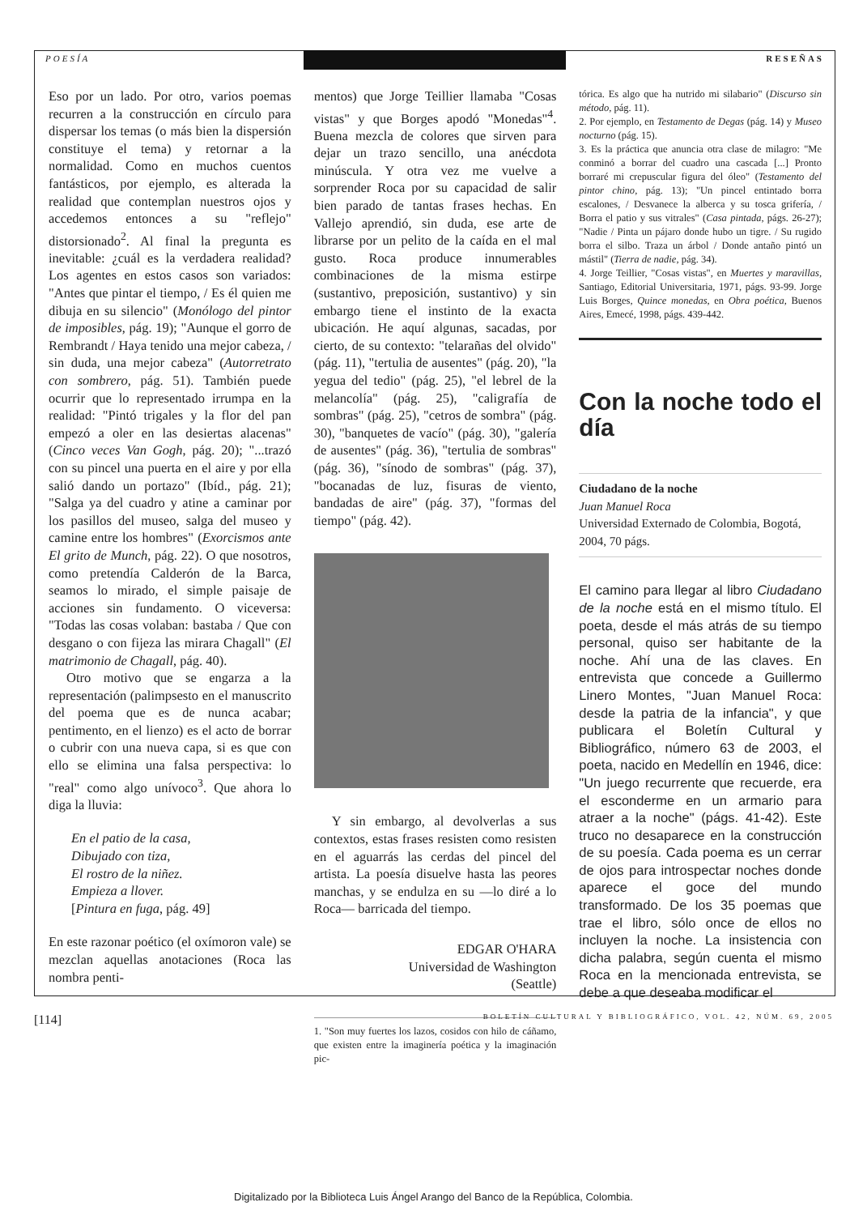POESÍA RESEÑAS
Eso por un lado. Por otro, varios poemas recurren a la construcción en círculo para dispersar los temas (o más bien la dispersión constituye el tema) y retornar a la normalidad. Como en muchos cuentos fantásticos, por ejemplo, es alterada la realidad que contemplan nuestros ojos y accedemos entonces a su "reflejo" distorsionado<sup>2</sup>. Al final la pregunta es inevitable: ¿cuál es la verdadera realidad? Los agentes en estos casos son variados: "Antes que pintar el tiempo, / Es él quien me dibuja en su silencio" (Monólogo del pintor de imposibles, pág. 19); "Aunque el gorro de Rembrandt / Haya tenido una mejor cabeza, / sin duda, una mejor cabeza" (Autorretrato con sombrero, pág. 51). También puede ocurrir que lo representado irrumpa en la realidad: "Pintó trigales y la flor del pan empezó a oler en las desiertas alacenas" (Cinco veces Van Gogh, pág. 20); "...trazó con su pincel una puerta en el aire y por ella salió dando un portazo" (Ibíd., pág. 21); "Salga ya del cuadro y atine a caminar por los pasillos del museo, salga del museo y camine entre los hombres" (Exorcismos ante El grito de Munch, pág. 22). O que nosotros, como pretendía Calderón de la Barca, seamos lo mirado, el simple paisaje de acciones sin fundamento. O viceversa: "Todas las cosas volaban: bastaba / Que con desgano o con fijeza las mirara Chagall" (El matrimonio de Chagall, pág. 40).
Otro motivo que se engarza a la representación (palimpsesto en el manuscrito del poema que es de nunca acabar; pentimento, en el lienzo) es el acto de borrar o cubrir con una nueva capa, si es que con ello se elimina una falsa perspectiva: lo "real" como algo unívoco<sup>3</sup>. Que ahora lo diga la lluvia:
En el patio de la casa,
Dibujado con tiza,
El rostro de la niñez.
Empieza a llover.
[Pintura en fuga, pág. 49]
En este razonar poético (el oxímoron vale) se mezclan aquellas anotaciones (Roca las nombra penti-
mentos) que Jorge Teillier llamaba "Cosas vistas" y que Borges apodó "Monedas"<sup>4</sup>. Buena mezcla de colores que sirven para dejar un trazo sencillo, una anécdota minúscula. Y otra vez me vuelve a sorprender Roca por su capacidad de salir bien parado de tantas frases hechas. En Vallejo aprendió, sin duda, ese arte de librarse por un pelito de la caída en el mal gusto. Roca produce innumerables combinaciones de la misma estirpe (sustantivo, preposición, sustantivo) y sin embargo tiene el instinto de la exacta ubicación. He aquí algunas, sacadas, por cierto, de su contexto: "telarañas del olvido" (pág. 11), "tertulia de ausentes" (pág. 20), "la yegua del tedio" (pág. 25), "el lebrel de la melancolía" (pág. 25), "caligrafía de sombras" (pág. 25), "cetros de sombra" (pág. 30), "banquetes de vacío" (pág. 30), "galería de ausentes" (pág. 36), "tertulia de sombras" (pág. 36), "sínodo de sombras" (pág. 37), "bocanadas de luz, fisuras de viento, bandadas de aire" (pág. 37), "formas del tiempo" (pág. 42).
Y sin embargo, al devolverlas a sus contextos, estas frases resisten como resisten en el aguarrás las cerdas del pincel del artista. La poesía disuelve hasta las peores manchas, y se endulza en su —lo diré a lo Roca— barricada del tiempo.
EDGAR O'HARA
Universidad de Washington
(Seattle)
1. "Son muy fuertes los lazos, cosidos con hilo de cáñamo, que existen entre la imaginería poética y la imaginación pic-
tórica. Es algo que ha nutrido mi silabario" (Discurso sin método, pág. 11).
2. Por ejemplo, en Testamento de Degas (pág. 14) y Museo nocturno (pág. 15).
3. Es la práctica que anuncia otra clase de milagro: "Me conminó a borrar del cuadro una cascada [...] Pronto borraré mi crepuscular figura del óleo" (Testamento del pintor chino, pág. 13); "Un pincel entintado borra escalones, / Desvanece la alberca y su tosca grifería, / Borra el patio y sus vitrales" (Casa pintada, págs. 26-27); "Nadie / Pinta un pájaro donde hubo un tigre. / Su rugido borra el silbo. Traza un árbol / Donde antaño pintó un mástil" (Tierra de nadie, pág. 34).
4. Jorge Teillier, "Cosas vistas", en Muertes y maravillas, Santiago, Editorial Universitaria, 1971, págs. 93-99. Jorge Luis Borges, Quince monedas, en Obra poética, Buenos Aires, Emecé, 1998, págs. 439-442.
Con la noche todo el día
Ciudadano de la noche
Juan Manuel Roca
Universidad Externado de Colombia, Bogotá, 2004, 70 págs.
El camino para llegar al libro Ciudadano de la noche está en el mismo título. El poeta, desde el más atrás de su tiempo personal, quiso ser habitante de la noche. Ahí una de las claves. En entrevista que concede a Guillermo Linero Montes, "Juan Manuel Roca: desde la patria de la infancia", y que publicara el Boletín Cultural y Bibliográfico, número 63 de 2003, el poeta, nacido en Medellín en 1946, dice: "Un juego recurrente que recuerde, era el esconderme en un armario para atraer a la noche" (págs. 41-42). Este truco no desaparece en la construcción de su poesía. Cada poema es un cerrar de ojos para introspectar noches donde aparece el goce del mundo transformado. De los 35 poemas que trae el libro, sólo once de ellos no incluyen la noche. La insistencia con dicha palabra, según cuenta el mismo Roca en la mencionada entrevista, se debe a que deseaba modificar el
[114] BOLETÍN CULTURAL Y BIBLIOGRÁFICO, VOL. 42, NÚM. 69, 2005
Digitalizado por la Biblioteca Luis Ángel Arango del Banco de la República, Colombia.